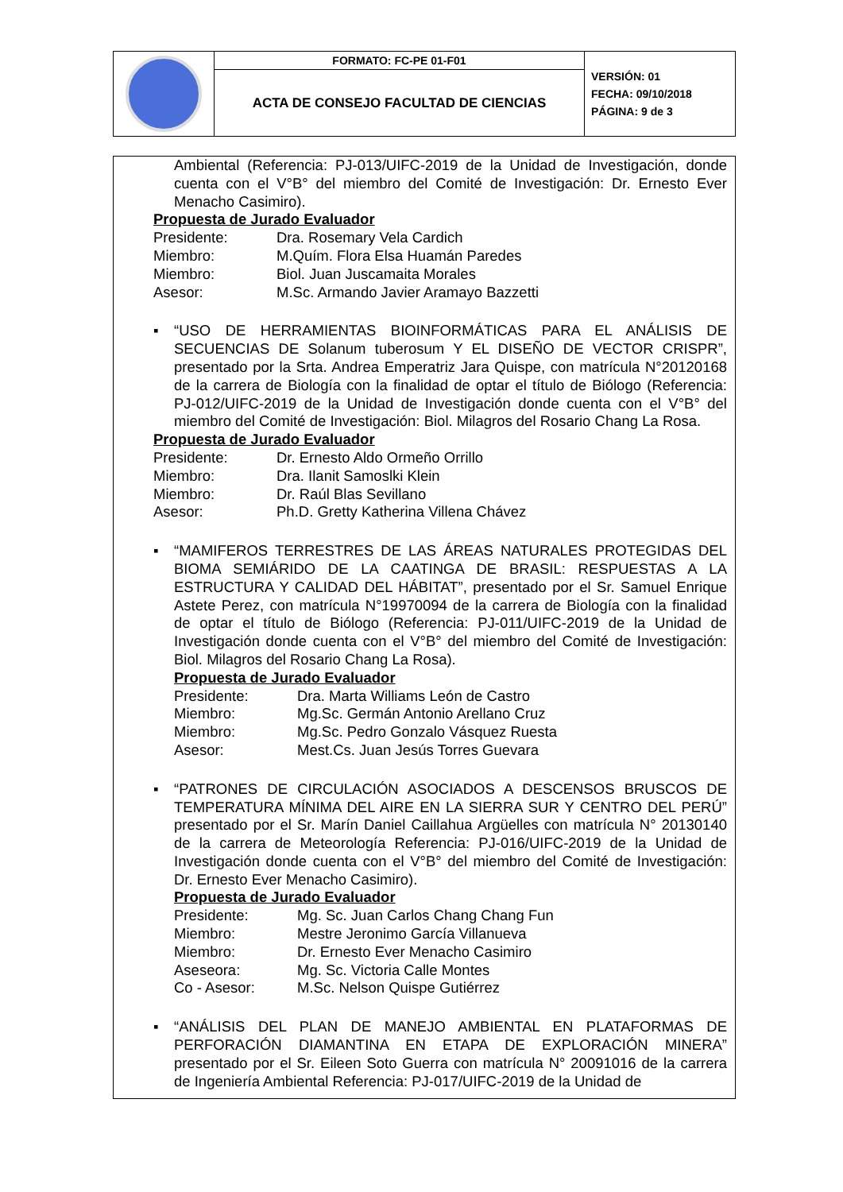| | FORMATO: FC-PE 01-F01 | VERSIÓN: 01 FECHA: 09/10/2018 PÁGINA: 9 de 3 |
| | ACTA DE CONSEJO FACULTAD DE CIENCIAS | |
Ambiental (Referencia: PJ-013/UIFC-2019 de la Unidad de Investigación, donde cuenta con el V°B° del miembro del Comité de Investigación: Dr. Ernesto Ever Menacho Casimiro).
Propuesta de Jurado Evaluador
| Presidente: | Dra. Rosemary Vela Cardich |
| Miembro: | M.Quím. Flora Elsa Huamán Paredes |
| Miembro: | Biol. Juan Juscamaita Morales |
| Asesor: | M.Sc. Armando Javier Aramayo Bazzetti |
▪ “USO DE HERRAMIENTAS BIOINFORMÁTICAS PARA EL ANÁLISIS DE SECUENCIAS DE Solanum tuberosum Y EL DISEÑO DE VECTOR CRISPR”, presentado por la Srta. Andrea Emperatriz Jara Quispe, con matrícula N°20120168 de la carrera de Biología con la finalidad de optar el título de Biólogo (Referencia: PJ-012/UIFC-2019 de la Unidad de Investigación donde cuenta con el V°B° del miembro del Comité de Investigación: Biol. Milagros del Rosario Chang La Rosa.
Propuesta de Jurado Evaluador
| Presidente: | Dr. Ernesto Aldo Ormeño Orrillo |
| Miembro: | Dra. Ilanit Samoslki Klein |
| Miembro: | Dr. Raúl Blas Sevillano |
| Asesor: | Ph.D. Gretty Katherina Villena Chávez |
▪ “MAMIFEROS TERRESTRES DE LAS ÁREAS NATURALES PROTEGIDAS DEL BIOMA SEMIÁRIDO DE LA CAATINGA DE BRASIL: RESPUESTAS A LA ESTRUCTURA Y CALIDAD DEL HÁBITAT”, presentado por el Sr. Samuel Enrique Astete Perez, con matrícula N°19970094 de la carrera de Biología con la finalidad de optar el título de Biólogo (Referencia: PJ-011/UIFC-2019 de la Unidad de Investigación donde cuenta con el V°B° del miembro del Comité de Investigación: Biol. Milagros del Rosario Chang La Rosa).
Propuesta de Jurado Evaluador
| Presidente: | Dra. Marta Williams León de Castro |
| Miembro: | Mg.Sc. Germán Antonio Arellano Cruz |
| Miembro: | Mg.Sc. Pedro Gonzalo Vásquez Ruesta |
| Asesor: | Mest.Cs. Juan Jesús Torres Guevara |
▪ “PATRONES DE CIRCULACIÓN ASOCIADOS A DESCENSOS BRUSCOS DE TEMPERATURA MÍNIMA DEL AIRE EN LA SIERRA SUR Y CENTRO DEL PERÚ” presentado por el Sr. Marín Daniel Caillahua Argüelles con matrícula N° 20130140 de la carrera de Meteorología Referencia: PJ-016/UIFC-2019 de la Unidad de Investigación donde cuenta con el V°B° del miembro del Comité de Investigación: Dr. Ernesto Ever Menacho Casimiro).
Propuesta de Jurado Evaluador
| Presidente: | Mg. Sc. Juan Carlos Chang Chang Fun |
| Miembro: | Mestre Jeronimo García Villanueva |
| Miembro: | Dr. Ernesto Ever Menacho Casimiro |
| Aseseora: | Mg. Sc. Victoria Calle Montes |
| Co - Asesor: | M.Sc. Nelson Quispe Gutiérrez |
▪ “ANÁLISIS DEL PLAN DE MANEJO AMBIENTAL EN PLATAFORMAS DE PERFORACIÓN DIAMANTINA EN ETAPA DE EXPLORACIÓN MINERA” presentado por el Sr. Eileen Soto Guerra con matrícula N° 20091016 de la carrera de Ingeniería Ambiental Referencia: PJ-017/UIFC-2019 de la Unidad de